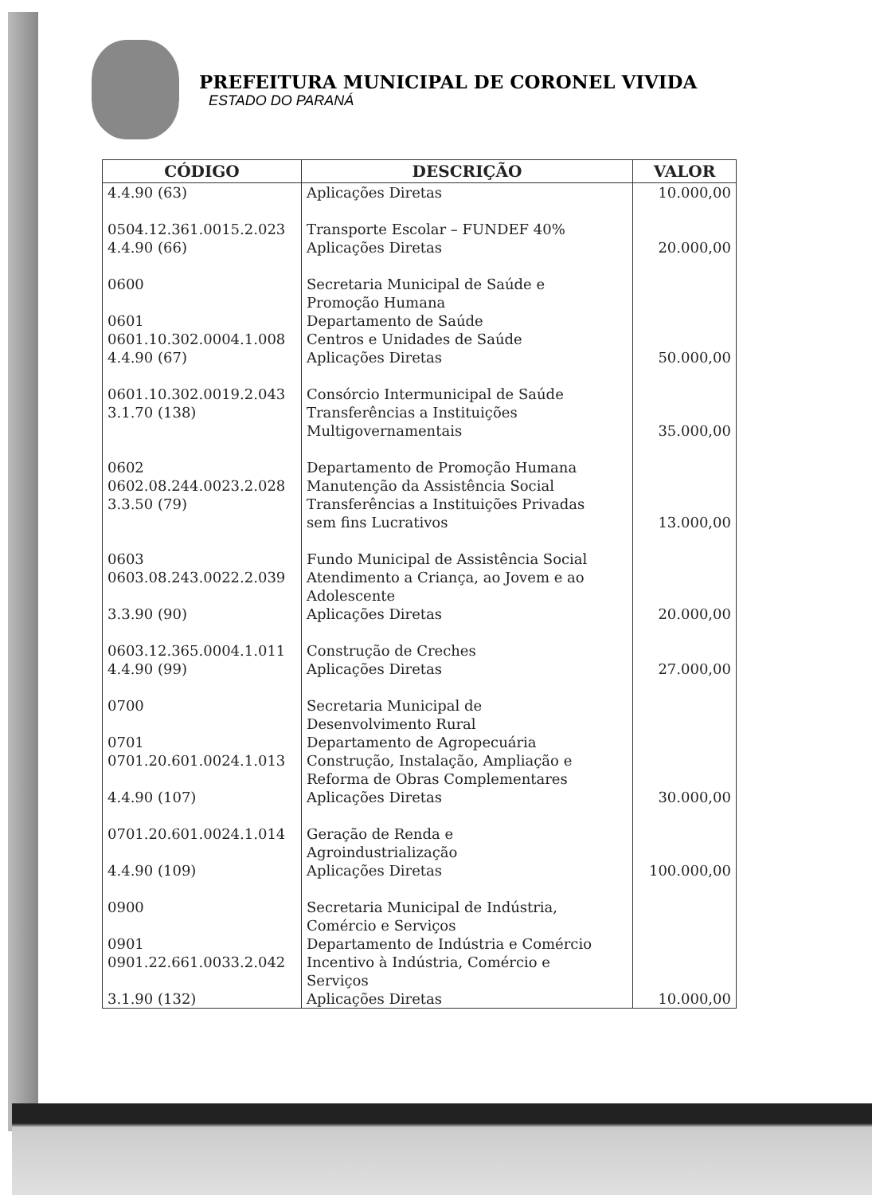PREFEITURA MUNICIPAL DE CORONEL VIVIDA
ESTADO DO PARANÁ
| CÓDIGO | DESCRIÇÃO | VALOR |
| --- | --- | --- |
| 4.4.90 (63) | Aplicações Diretas | 10.000,00 |
| 0504.12.361.0015.2.023 4.4.90 (66) | Transporte Escolar – FUNDEF 40% Aplicações Diretas | 20.000,00 |
| 0600 0601 0601.10.302.0004.1.008 4.4.90 (67) | Secretaria Municipal de Saúde e Promoção Humana Departamento de Saúde Centros e Unidades de Saúde Aplicações Diretas | 50.000,00 |
| 0601.10.302.0019.2.043 3.1.70 (138) | Consórcio Intermunicipal de Saúde Transferências a Instituições Multigovernamentais | 35.000,00 |
| 0602 0602.08.244.0023.2.028 3.3.50 (79) | Departamento de Promoção Humana Manutenção da Assistência Social Transferências a Instituições Privadas sem fins Lucrativos | 13.000,00 |
| 0603 0603.08.243.0022.2.039 3.3.90 (90) | Fundo Municipal de Assistência Social Atendimento a Criança, ao Jovem e ao Adolescente Aplicações Diretas | 20.000,00 |
| 0603.12.365.0004.1.011 4.4.90 (99) | Construção de Creches Aplicações Diretas | 27.000,00 |
| 0700 0701 0701.20.601.0024.1.013 4.4.90 (107) | Secretaria Municipal de Desenvolvimento Rural Departamento de Agropecuária Construção, Instalação, Ampliação e Reforma de Obras Complementares Aplicações Diretas | 30.000,00 |
| 0701.20.601.0024.1.014 4.4.90 (109) | Geração de Renda e Agroindustrialização Aplicações Diretas | 100.000,00 |
| 0900 0901 0901.22.661.0033.2.042 3.1.90 (132) | Secretaria Municipal de Indústria, Comércio e Serviços Departamento de Indústria e Comércio Incentivo à Indústria, Comércio e Serviços Aplicações Diretas | 10.000,00 |